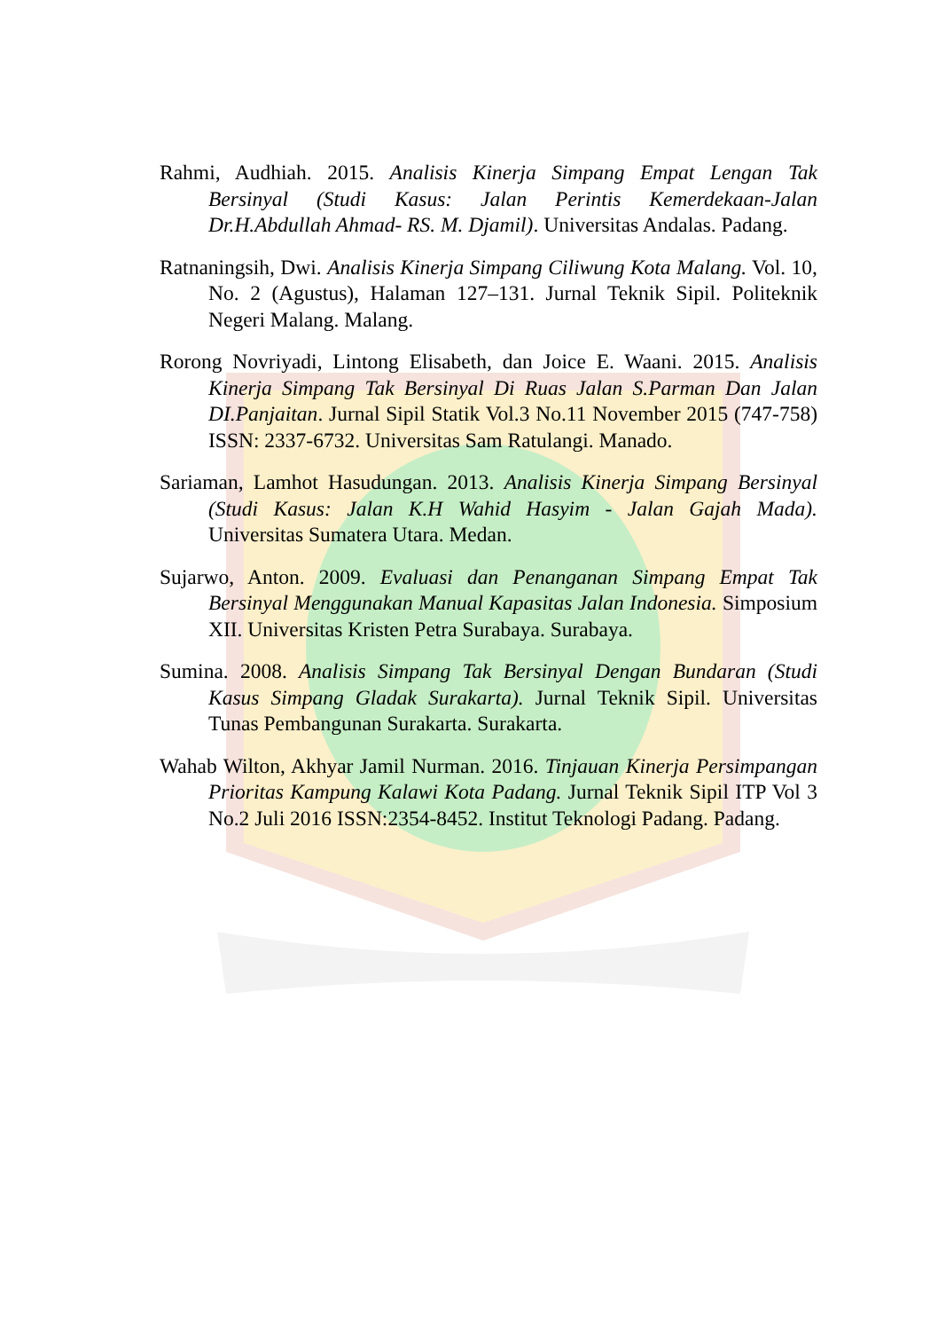Rahmi, Audhiah. 2015. Analisis Kinerja Simpang Empat Lengan Tak Bersinyal (Studi Kasus: Jalan Perintis Kemerdekaan-Jalan Dr.H.Abdullah Ahmad- RS. M. Djamil). Universitas Andalas. Padang.
Ratnaningsih, Dwi. Analisis Kinerja Simpang Ciliwung Kota Malang. Vol. 10, No. 2 (Agustus), Halaman 127–131. Jurnal Teknik Sipil. Politeknik Negeri Malang. Malang.
Rorong Novriyadi, Lintong Elisabeth, dan Joice E. Waani. 2015. Analisis Kinerja Simpang Tak Bersinyal Di Ruas Jalan S.Parman Dan Jalan DI.Panjaitan. Jurnal Sipil Statik Vol.3 No.11 November 2015 (747-758) ISSN: 2337-6732. Universitas Sam Ratulangi. Manado.
Sariaman, Lamhot Hasudungan. 2013. Analisis Kinerja Simpang Bersinyal (Studi Kasus: Jalan K.H Wahid Hasyim - Jalan Gajah Mada). Universitas Sumatera Utara. Medan.
Sujarwo, Anton. 2009. Evaluasi dan Penanganan Simpang Empat Tak Bersinyal Menggunakan Manual Kapasitas Jalan Indonesia. Simposium XII. Universitas Kristen Petra Surabaya. Surabaya.
Sumina. 2008. Analisis Simpang Tak Bersinyal Dengan Bundaran (Studi Kasus Simpang Gladak Surakarta). Jurnal Teknik Sipil. Universitas Tunas Pembangunan Surakarta. Surakarta.
Wahab Wilton, Akhyar Jamil Nurman. 2016. Tinjauan Kinerja Persimpangan Prioritas Kampung Kalawi Kota Padang. Jurnal Teknik Sipil ITP Vol 3 No.2 Juli 2016 ISSN:2354-8452. Institut Teknologi Padang. Padang.